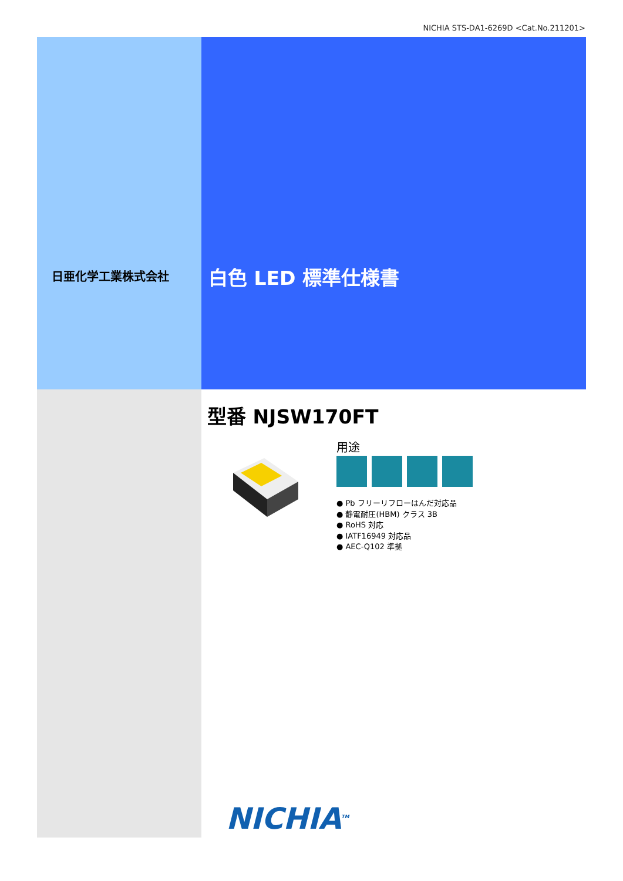NICHIA STS-DA1-6269D <Cat.No.211201>
日亜化学工業株式会社 白色 LED 標準仕様書
型番 NJSW170FT
用途
● Pb フリーリフローはんだ対応品
● 静電耐圧(HBM) クラス 3B
● RoHS 対応
● IATF16949 対応品
● AEC-Q102 準拠
NICHIA<sup>TM</sup>